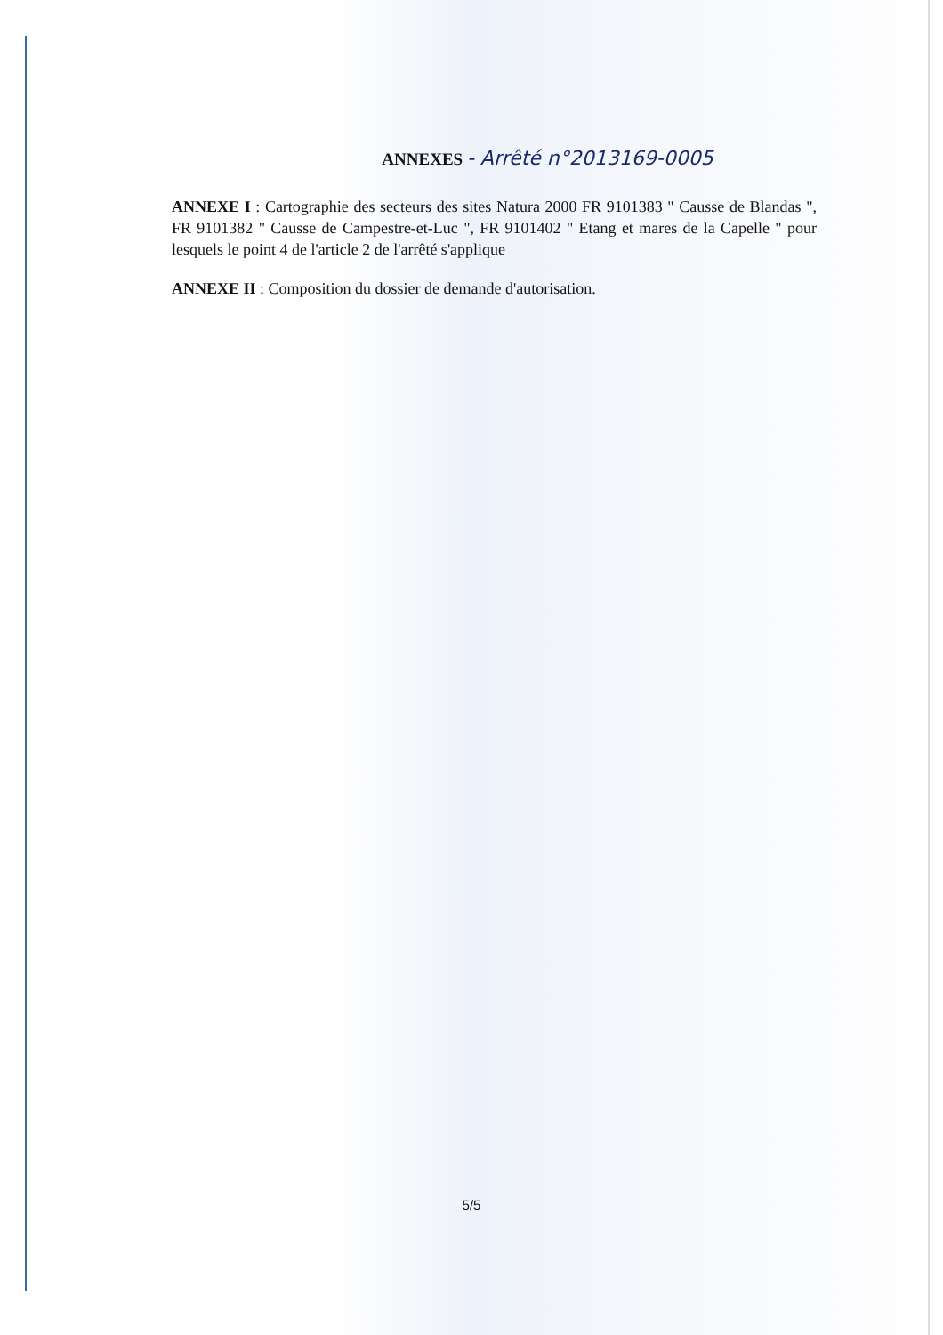ANNEXES - Arrêté n°2013169-0005
ANNEXE I : Cartographie des secteurs des sites Natura 2000 FR 9101383 " Causse de Blandas ", FR 9101382 " Causse de Campestre-et-Luc ", FR 9101402 " Etang et mares de la Capelle " pour lesquels le point 4 de l'article 2 de l'arrêté s'applique
ANNEXE II : Composition du dossier de demande d'autorisation.
5/5